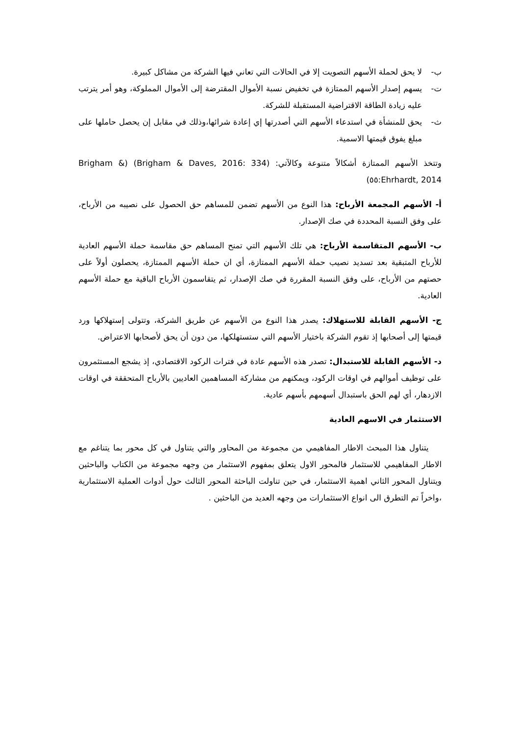ب- لا يحق لحملة الأسهم التصويت إلا في الحالات التي تعاني فيها الشركة من مشاكل كبيرة.
ت- يسهم إصدار الأسهم الممتازة في تخفيض نسبة الأموال المقترضة إلى الأموال المملوكة، وهو أمر يترتب عليه زيادة الطاقة الاقتراضية المستقبلة للشركة.
ث- يحق للمنشأة في استدعاء الأسهم التي أصدرتها إي إعادة شرائها،وذلك في مقابل إن يحصل حاملها على مبلغ يفوق قيمتها الاسمية.
وتتخذ الأسهم الممتازة أشكالاً متنوعة وكالآتي: (Brigham & Daves, 2016: 334) (Brigham & Ehrhardt, 2014:٥٥)
أ- الأسهم المجمعة الأرباح: هذا النوع من الأسهم تضمن للمساهم حق الحصول على نصيبه من الأرباح، على وفق النسبة المحددة في صك الإصدار.
ب- الأسهم المتقاسمة الأرباح: هي تلك الأسهم التي تمنح المساهم حق مقاسمة حملة الأسهم العادية للأرباح المتبقية بعد تسديد نصيب حملة الأسهم الممتازة، أي ان حملة الأسهم الممتازة، يحصلون أولاً على حصتهم من الأرباح، على وفق النسبة المقررة في صك الإصدار، ثم يتقاسمون الأرباح الباقية مع حملة الأسهم العادية.
ج- الأسهم القابلة للاستهلاك: يصدر هذا النوع من الأسهم عن طريق الشركة، وتتولى إستهلاكها ورد قيمتها إلى أصحابها إذ تقوم الشركة باختيار الأسهم التي ستستهلكها، من دون أن يحق لأصحابها الاعتراض.
د- الأسهم القابلة للاستبدال: تصدر هذه الأسهم عادة في فترات الركود الاقتصادي، إذ يشجع المستثمرون على توظيف أموالهم في اوقات الركود، ويمكنهم من مشاركة المساهمين العاديين بالأرباح المتحققة في اوقات الازدهار، أي لهم الحق باستبدال أسهمهم بأسهم عادية.
الاستثمار في الاسهم العادية
يتناول هذا المبحث الاطار المفاهيمي من مجموعة من المحاور والتي يتناول في كل محور بما يتناغم مع الاطار المفاهيمي للاستثمار فالمحور الاول يتعلق بمفهوم الاستثمار من وجهه مجموعة من الكتاب والباحثين ويتناول المحور الثاني اهمية الاستثمار، في حين تناولت الباحثة المحور الثالث حول أدوات العملية الاستثمارية ،واخراً تم التطرق الى انواع الاستثمارات من وجهه العديد من الباحثين .